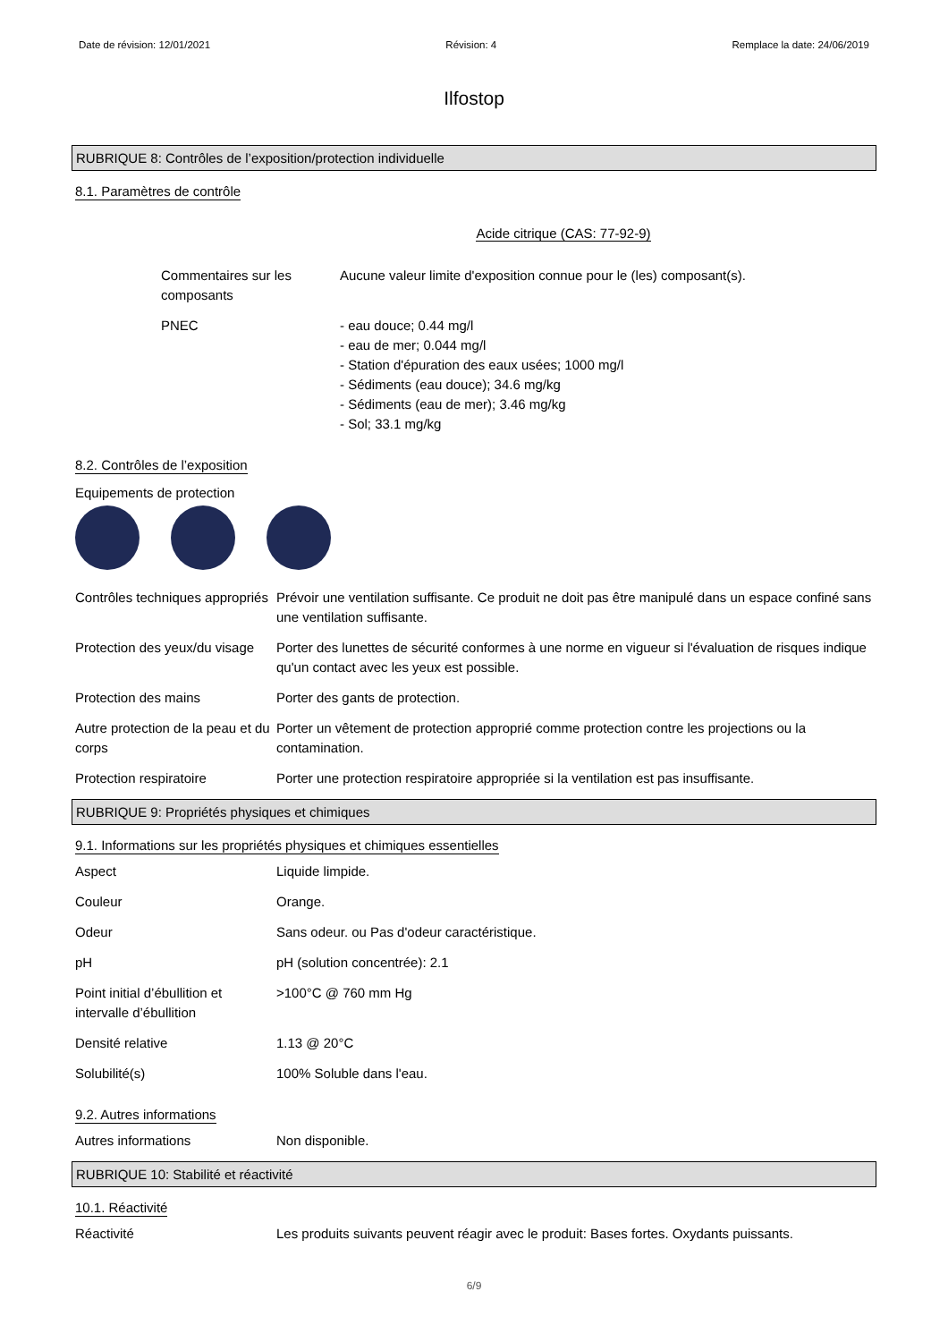Date de révision: 12/01/2021 Révision: 4 Remplace la date: 24/06/2019
Ilfostop
RUBRIQUE 8: Contrôles de l’exposition/protection individuelle
8.1. Paramètres de contrôle
Acide citrique (CAS: 77-92-9)
Commentaires sur les composants
Aucune valeur limite d'exposition connue pour le (les) composant(s).
PNEC - eau douce; 0.44 mg/l
- eau de mer; 0.044 mg/l
- Station d'épuration des eaux usées; 1000 mg/l
- Sédiments (eau douce); 34.6 mg/kg
- Sédiments (eau de mer); 3.46 mg/kg
- Sol; 33.1 mg/kg
8.2. Contrôles de l’exposition
Equipements de protection
Contrôles techniques appropriés
Prévoir une ventilation suffisante. Ce produit ne doit pas être manipulé dans un espace confiné sans une ventilation suffisante.
Protection des yeux/du visage
Porter des lunettes de sécurité conformes à une norme en vigueur si l'évaluation de risques indique qu'un contact avec les yeux est possible.
Protection des mains Porter des gants de protection.
Autre protection de la peau et du corps
Porter un vêtement de protection approprié comme protection contre les projections ou la contamination.
Protection respiratoire Porter une protection respiratoire appropriée si la ventilation est pas insuffisante.
RUBRIQUE 9: Propriétés physiques et chimiques
9.1. Informations sur les propriétés physiques et chimiques essentielles
Aspect Liquide limpide.
Couleur Orange.
Odeur Sans odeur. ou Pas d'odeur caractéristique.
pH pH (solution concentrée): 2.1
Point initial d’ébullition et intervalle d’ébullition
>100°C @ 760 mm Hg
Densité relative 1.13 @ 20°C
Solubilité(s) 100% Soluble dans l'eau.
9.2. Autres informations
Autres informations Non disponible.
RUBRIQUE 10: Stabilité et réactivité
10.1. Réactivité
Réactivité Les produits suivants peuvent réagir avec le produit: Bases fortes. Oxydants puissants.
6/9